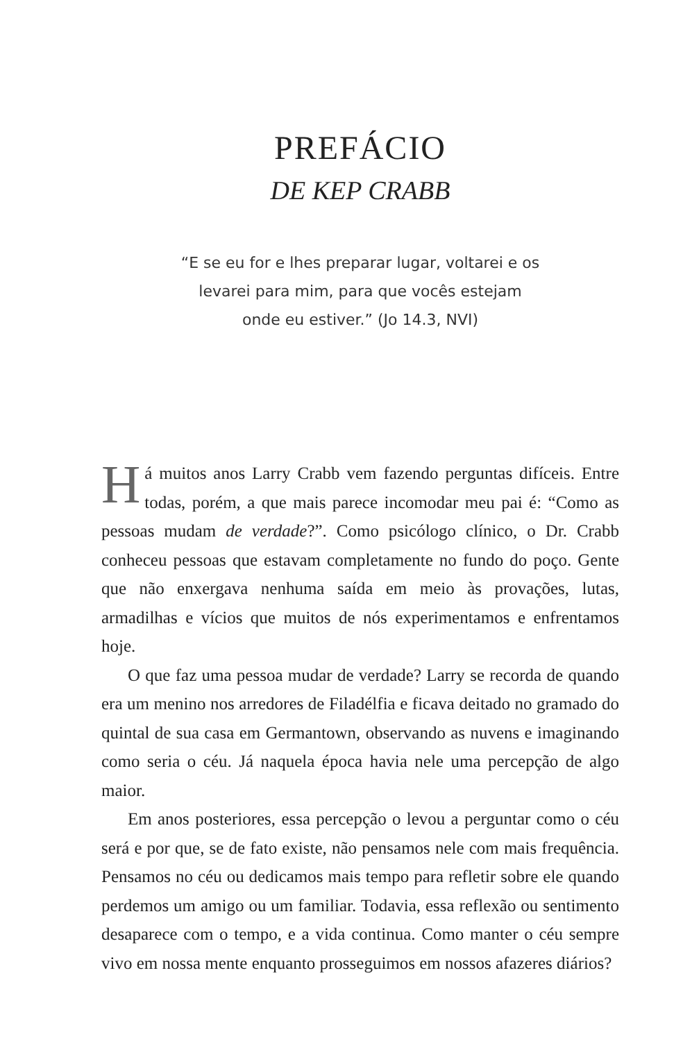PREFÁCIO
DE KEP CRABB
“E se eu for e lhes preparar lugar, voltarei e os
levarei para mim, para que vocês estejam
onde eu estiver.” (Jo 14.3, NVI)
Há muitos anos Larry Crabb vem fazendo perguntas difíceis. Entre todas, porém, a que mais parece incomodar meu pai é: “Como as pessoas mudam de verdade?”. Como psicólogo clínico, o Dr. Crabb conheceu pessoas que estavam completamente no fundo do poço. Gente que não enxergava nenhuma saída em meio às provações, lutas, armadilhas e vícios que muitos de nós experimentamos e enfrentamos hoje.
O que faz uma pessoa mudar de verdade? Larry se recorda de quando era um menino nos arredores de Filadélfia e ficava deitado no gramado do quintal de sua casa em Germantown, observando as nuvens e imaginando como seria o céu. Já naquela época havia nele uma percepção de algo maior.
Em anos posteriores, essa percepção o levou a perguntar como o céu será e por que, se de fato existe, não pensamos nele com mais frequência. Pensamos no céu ou dedicamos mais tempo para refletir sobre ele quando perdemos um amigo ou um familiar. Todavia, essa reflexão ou sentimento desaparece com o tempo, e a vida continua. Como manter o céu sempre vivo em nossa mente enquanto prosseguimos em nossos afazeres diários?